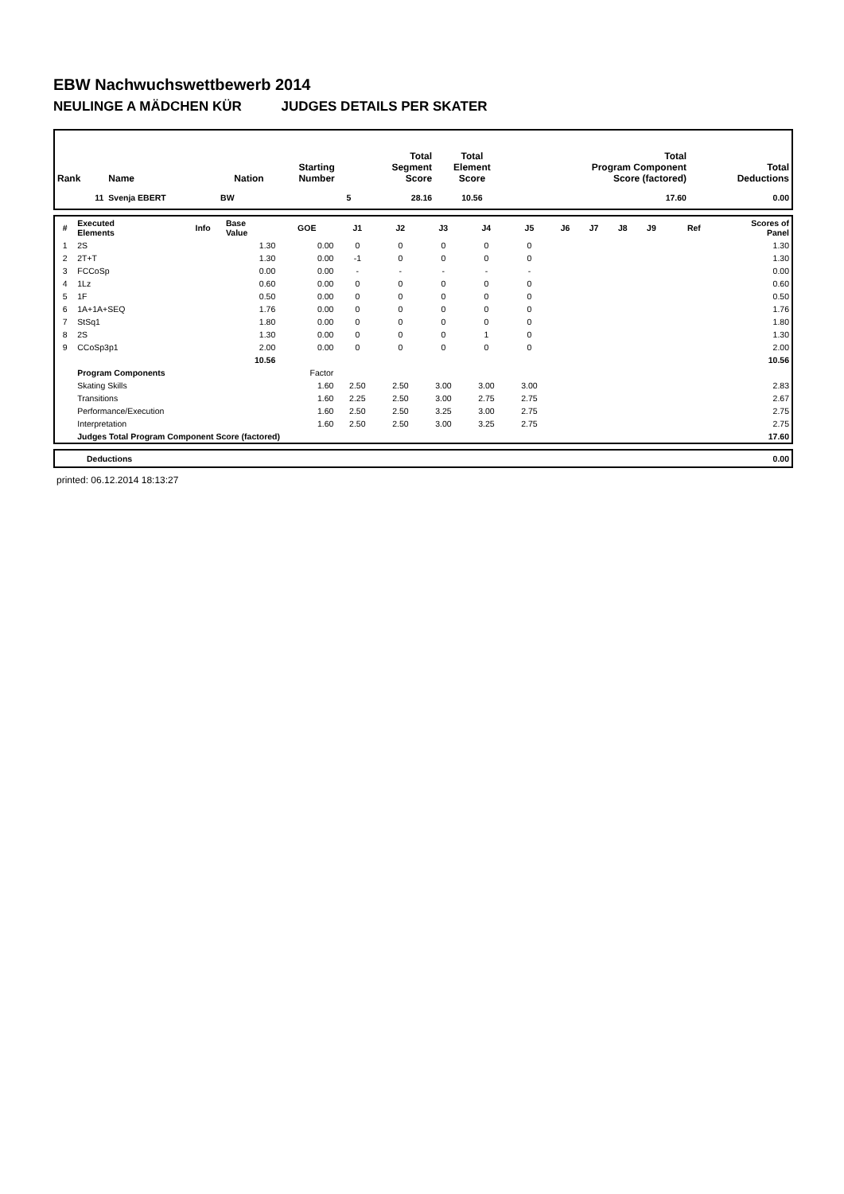EBW Nachwuchswettbewerb 2014
NEULINGE A MÄDCHEN KÜR JUDGES DETAILS PER SKATER
| Rank | Name | Nation | Starting Number | Total Segment Score | Total Element Score | Total Program Component Score (factored) | Total Deductions |
| --- | --- | --- | --- | --- | --- | --- | --- |
| 11 | Svenja EBERT | BW | 5 | 28.16 | 10.56 | 17.60 | 0.00 |
| # | Executed Elements | Info | Base Value | GOE | J1 | J2 | J3 | J4 | J5 | J6 | J7 | J8 | J9 | Ref | Scores of Panel |
| --- | --- | --- | --- | --- | --- | --- | --- | --- | --- | --- | --- | --- | --- | --- | --- |
| 1 | 2S | | 1.30 | 0.00 | 0 | 0 | 0 | 0 | 0 | | | | | | 1.30 |
| 2 | 2T+T | | 1.30 | 0.00 | -1 | 0 | 0 | 0 | 0 | | | | | | 1.30 |
| 3 | FCCoSp | | 0.00 | 0.00 | - | - | - | - | - | | | | | | 0.00 |
| 4 | 1Lz | | 0.60 | 0.00 | 0 | 0 | 0 | 0 | 0 | | | | | | 0.60 |
| 5 | 1F | | 0.50 | 0.00 | 0 | 0 | 0 | 0 | 0 | | | | | | 0.50 |
| 6 | 1A+1A+SEQ | | 1.76 | 0.00 | 0 | 0 | 0 | 0 | 0 | | | | | | 1.76 |
| 7 | StSq1 | | 1.80 | 0.00 | 0 | 0 | 0 | 0 | 0 | | | | | | 1.80 |
| 8 | 2S | | 1.30 | 0.00 | 0 | 0 | 0 | 1 | 0 | | | | | | 1.30 |
| 9 | CCoSp3p1 | | 2.00 | 0.00 | 0 | 0 | 0 | 0 | 0 | | | | | | 2.00 |
| | | | 10.56 | | | | | | | | | | | | 10.56 |
| | Program Components | | | Factor | | | | | | | | | | | |
| | Skating Skills | | | 1.60 | 2.50 | 2.50 | 3.00 | 3.00 | 3.00 | | | | | | 2.83 |
| | Transitions | | | 1.60 | 2.25 | 2.50 | 3.00 | 2.75 | 2.75 | | | | | | 2.67 |
| | Performance/Execution | | | 1.60 | 2.50 | 2.50 | 3.25 | 3.00 | 2.75 | | | | | | 2.75 |
| | Interpretation | | | 1.60 | 2.50 | 2.50 | 3.00 | 3.25 | 2.75 | | | | | | 2.75 |
| | Judges Total Program Component Score (factored) | | | | | | | | | | | | | | 17.60 |
| | Deductions | 0.00 |
printed: 06.12.2014 18:13:27